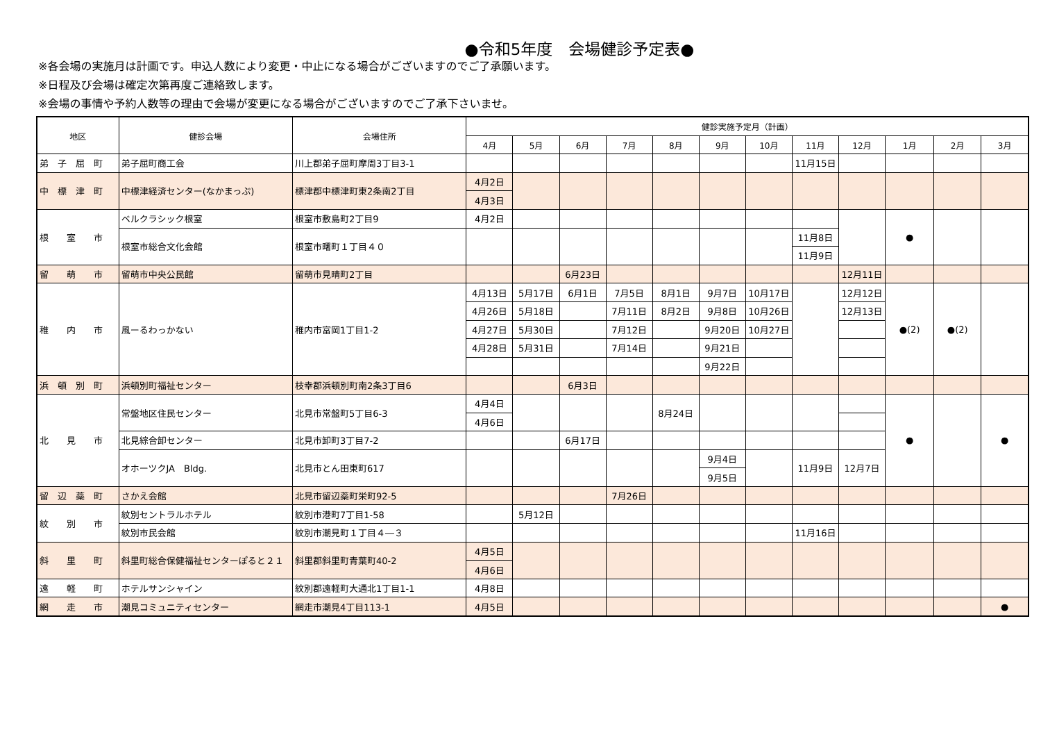●令和5年度　会場健診予定表●
※各会場の実施月は計画です。申込人数により変更・中止になる場合がございますのでご了承願います。
※日程及び会場は確定次第再度ご連絡致します。
※会場の事情や予約人数等の理由で会場が変更になる場合がございますのでご了承下さいませ。
| 地区 | 健診会場 | 会場住所 | 健診実施予定月（計画） | | | | | | | | | | | |
| --- | --- | --- | --- | --- | --- | --- | --- | --- | --- | --- | --- | --- | --- | --- |
| | | | 4月 | 5月 | 6月 | 7月 | 8月 | 9月 | 10月 | 11月 | 12月 | 1月 | 2月 | 3月 |
| 弟 子 屈 町 | 弟子屈町商工会 | 川上郡弟子屈町摩周3丁目3-1 | | | | | | | | 11月15日 | | | | |
| 中 標 津 町 | 中標津経済センター(なかまっぷ) | 標津郡中標津町東2条南2丁目 | 4月2日 | | | | | | | | | | | |
| | | | 4月3日 | | | | | | | | | | | |
| 根 室 市 | ベルクラシック根室 | 根室市敷島町2丁目9 | 4月2日 | | | | | | | | | ● | | |
| | 根室市総合文化会館 | 根室市曙町１丁目４０ | | | | | | | | 11月8日 | | | | |
| | | | | | | | | | | 11月9日 | | | | |
| 留 萌 市 | 留萌市中央公民館 | 留萌市見晴町2丁目 | | | 6月23日 | | | | | | 12月11日 | | | |
| 稚 内 市 | 風ーるわっかない | 稚内市富岡1丁目1-2 | 4月13日 | 5月17日 | 6月1日 | 7月5日 | 8月1日 | 9月7日 | 10月17日 | | 12月12日 | ●(2) | ●(2) | |
| | | | 4月26日 | 5月18日 | | 7月11日 | 8月2日 | 9月8日 | 10月26日 | | 12月13日 | | | |
| | | | 4月27日 | 5月30日 | | 7月12日 | | 9月20日 | 10月27日 | | | | | |
| | | | 4月28日 | 5月31日 | | 7月14日 | | 9月21日 | | | | | | |
| | | | | | | | | 9月22日 | | | | | | |
| 浜 頓 別 町 | 浜頓別町福祉センター | 枝幸郡浜頓別町南2条3丁目6 | | | 6月3日 | | | | | | | | | |
| 北 見 市 | 常盤地区住民センター | 北見市常盤町5丁目6-3 | 4月4日 | | | | 8月24日 | | | | | ● | | ● |
| | | | 4月6日 | | | | | | | | | | | |
| | 北見綜合卸センター | 北見市卸町3丁目7-2 | | | 6月17日 | | | | | | | | | |
| | オホーツクJA Bldg. | 北見市とん田東町617 | | | | | | 9月4日 | | 11月9日 | 12月7日 | | | |
| | | | | | | | | 9月5日 | | | | | | |
| 留 辺 蘂 町 | さかえ会館 | 北見市留辺蘂町栄町92-5 | | | | 7月26日 | | | | | | | | |
| 紋 別 市 | 紋別セントラルホテル | 紋別市港町7丁目1-58 | | 5月12日 | | | | | | | | | | |
| | 紋別市民会館 | 紋別市潮見町１丁目４―３ | | | | | | | | 11月16日 | | | | |
| 斜 里 町 | 斜里町総合保健福祉センターぽると２１ | 斜里郡斜里町青葉町40-2 | 4月5日 | | | | | | | | | | | |
| | | | 4月6日 | | | | | | | | | | | |
| 遠 軽 町 | ホテルサンシャイン | 紋別郡遠軽町大通北1丁目1-1 | 4月8日 | | | | | | | | | | | |
| 網 走 市 | 潮見コミュニティセンター | 網走市潮見4丁目113-1 | 4月5日 | | | | | | | | | | | ● |